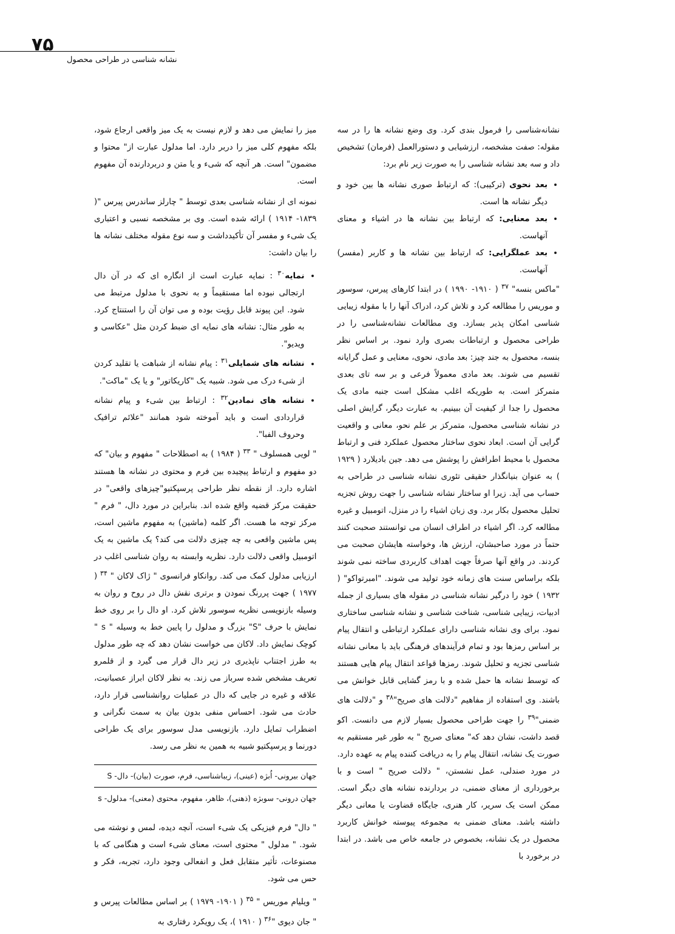۷۵
نشانه شناسی در طراحی محصول
میز را نمایش می دهد و لازم نیست به یک میز واقعی ارجاع شود، بلکه مفهوم کلی میز را دربر دارد. اما مدلول عبارت از" محتوا و مضمون" است. هر آنچه که شیء و یا متن و دربردارنده آن مفهوم است.
نمونه ای از نشانه شناسی بعدی توسط " چارلز ساندرس پیرس "( ۱۸۳۹- ۱۹۱۴ ) ارائه شده است. وی بر مشخصه نسبی و اعتباری یک شیء و مفسر آن تأکیدداشت و سه نوع مقوله مختلف نشانه ها را بیان داشت:
نمایه<sup>۳۰</sup> : نمایه عبارت است از انگاره ای که در آن دال ارتجالی نبوده اما مستقیماً و به نحوی با مدلول مرتبط می شود. این پیوند قابل رؤیت بوده و می توان آن را استنتاج کرد. به طور مثال: نشانه های نمایه ای ضبط کردن مثل "عکاسی و ویدیو".
نشانه های شمایلی<sup>۳۱</sup> : پیام نشانه از شباهت یا تقلید کردن از شیء درک می شود. شبیه یک "کاریکاتور" و یا یک "ماکت".
نشانه های نمادین<sup>۳۲</sup> : ارتباط بین شیء و پیام نشانه قراردادی است و باید آموخته شود همانند "علائم ترافیک وحروف الفبا".
" لویی همسلوف " <sup>۳۳</sup> ( ۱۹۸۴ ) به اصطلاحات " مفهوم و بیان" که دو مفهوم و ارتباط پیچیده بین فرم و محتوی در نشانه ها هستند اشاره دارد. از نقطه نظر طراحی پرسپکتیو"چیزهای واقعی" در حقیقت مرکز قضیه واقع شده اند. بنابراین در مورد دال، " فرم " مرکز توجه ما هست. اگر کلمه (ماشین) به مفهوم ماشین است، پس ماشین واقعی به چه چیزی دلالت می کند؟ یک ماشین به یک اتومبیل واقعی دلالت دارد. نظریه وابسته به روان شناسی اغلب در ارزیابی مدلول کمک می کند. روانکاو فرانسوی " ژاک لاکان " <sup>۳۴</sup> ( ۱۹۷۷ ) جهت پررنگ نمودن و برتری نقش دال در روح و روان به وسیله بازنویسی نظریه سوسور تلاش کرد. او دال را بر روی خط نمایش با حرف "S" بزرگ و مدلول را پایین خط به وسیله " s " کوچک نمایش داد. لاکان می خواست نشان دهد که چه طور مدلول به طرز اجتناب ناپذیری در زیر دال قرار می گیرد و از قلمرو تعریف مشخص شده سرباز می زند. به نظر لاکان ابراز عصبانیت، علاقه و غیره در جایی که دال در عملیات روانشناسی قرار دارد، حادث می شود. احساس منفی بدون بیان به سمت نگرانی و اضطراب تمایل دارد. بازنویسی مدل سوسور برای یک طراحی دورنما و پرسپکتیو شبیه به همین به نظر می رسد.
جهان بیرونی- اُبژه (عینی)، زیباشناسی، فرم، صورت (بیان)- دال- S
جهان درونی- سوبژه (ذهنی)، ظاهر، مفهوم، محتوی (معنی)- مدلول- s
" دال" فرم فیزیکی یک شیء است، آنچه دیده، لمس و نوشته می شود. " مدلول " محتوی است، معنای شیء است و هنگامی که با مصنوعات، تأثیر متقابل فعل و انفعالی وجود دارد، تجربه، فکر و حس می شود.
" ویلیام موریس " <sup>۳۵</sup> ( ۱۹۰۱- ۱۹۷۹ ) بر اساس مطالعات پیرس و " جان دیوی "<sup>۳۶</sup> ( ۱۹۱۰ )، یک رویکرد رفتاری به
نشانه‌شناسی را فرمول بندی کرد. وی وضع نشانه ها را در سه مقوله: صفت مشخصه، ارزشیابی و دستورالعمل (فرمان) تشخیص داد و سه بعد نشانه شناسی را به صورت زیر نام برد:
بعد نحوی (ترکیبی): که ارتباط صوری نشانه ها بین خود و دیگر نشانه ها است.
بعد معنایی: که ارتباط بین نشانه ها در اشیاء و معنای آنهاست.
بعد عملگرایی: که ارتباط بین نشانه ها و کاربر (مفسر) آنهاست.
"ماکس بنسه" <sup>۳۷</sup> ( ۱۹۱۰- ۱۹۹۰ ) در ابتدا کارهای پیرس، سوسور و موریس را مطالعه کرد و تلاش کرد، ادراک آنها را با مقوله زیبایی شناسی امکان پذیر بسازد. وی مطالعات نشانه‌شناسی را در طراحی محصول و ارتباطات بصری وارد نمود. بر اساس نظر بنسه، محصول به جند چیز: بعد مادی، نحوی، معنایی و عمل گرایانه تقسیم می شوند. بعد مادی معمولاً فرعی و بر سه تای بعدی متمرکز است. به طوریکه اغلب مشکل است جنبه مادی یک محصول را جدا از کیفیت آن ببینیم. به عبارت دیگر، گرایش اصلی در نشانه شناسی محصول، متمرکز بر علم نحو، معانی و واقعیت گرایی آن است. ابعاد نحوی ساختار محصول عملکرد فنی و ارتباط محصول با محیط اطرافش را پوشش می دهد. جین بادیلارد ( ۱۹۲۹ ) به عنوان بنیانگذار حقیقی تئوری نشانه شناسی در طراحی به حساب می آید. زیرا او ساختار نشانه شناسی را جهت روش تجزیه تحلیل محصول بکار برد. وی زبان اشیاء را در منزل، اتومبیل و غیره مطالعه کرد. اگر اشیاء در اطراف انسان می توانستند صحبت کنند حتماً در مورد صاحبشان، ارزش ها، وخواسته هایشان صحبت می کردند. در واقع آنها صرفاً جهت اهداف کاربردی ساخته نمی شوند بلکه براساس سنت های زمانه خود تولید می شوند. "امبرتواکو" ( ۱۹۳۲ ) خود را درگیر نشانه شناسی در مقوله های بسیاری از جمله ادبیات، زیبایی شناسی، شناخت شناسی و نشانه شناسی ساختاری نمود. برای وی نشانه شناسی دارای عملکرد ارتباطی و انتقال پیام بر اساس رمزها بود و تمام فرآیندهای فرهنگی باید با معانی نشانه شناسی تجزیه و تحلیل شوند. رمزها قواعد انتقال پیام هایی هستند که توسط نشانه ها حمل شده و با رمز گشایی قابل خوانش می باشند. وی استفاده از مفاهیم "دلالت های صریح"<sup>۳۸</sup> و "دلالت های ضمنی"<sup>۳۹</sup> را جهت طراحی محصول بسیار لازم می دانست. اکو قصد داشت، نشان دهد که" معنای صریح " به طور غیر مستقیم به صورت یک نشانه، انتقال پیام را به دریافت کننده پیام به عهده دارد. در مورد صندلی، عمل نشستن، " دلالت صریح " است و با برخورداری از معنای ضمنی، در بردارنده نشانه های دیگر است. ممکن است یک سریر، کار هنری، جایگاه قضاوت یا معانی دیگر داشته باشد. معنای ضمنی به مجموعه پیوسته خوانش کاربرد محصول در یک نشانه، بخصوص در جامعه خاص می باشد. در ابتدا در برخورد با